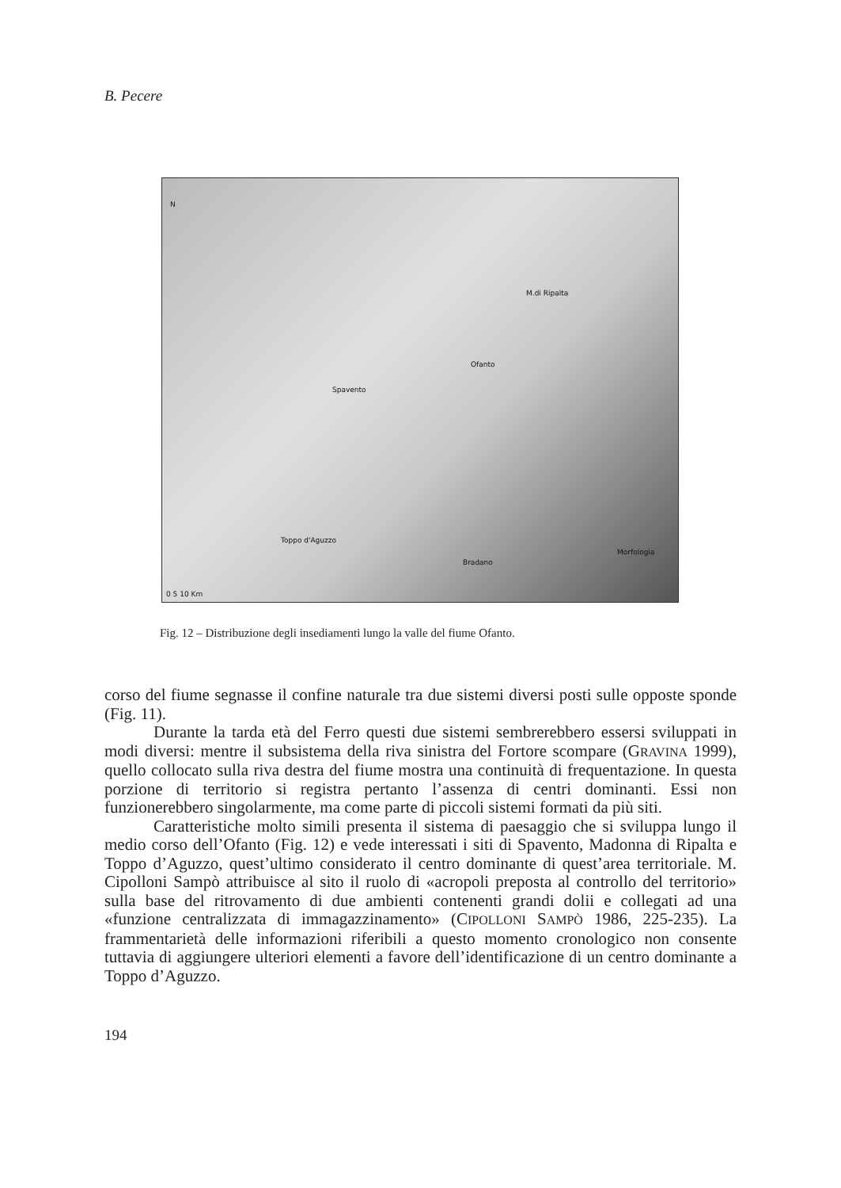B. Pecere
N
M.di Ripalta
Ofanto
Spavento
Toppo d'Aguzzo
Bradano
Morfologia
0 5 10 Km
Fig. 12 – Distribuzione degli insediamenti lungo la valle del fiume Ofanto.
corso del fiume segnasse il confine naturale tra due sistemi diversi posti sulle opposte sponde (Fig. 11).
Durante la tarda età del Ferro questi due sistemi sembrerebbero essersi sviluppati in modi diversi: mentre il subsistema della riva sinistra del Fortore scompare (GRAVINA 1999), quello collocato sulla riva destra del fiume mostra una continuità di frequentazione. In questa porzione di territorio si registra pertanto l’assenza di centri dominanti. Essi non funzionerebbero singolarmente, ma come parte di piccoli sistemi formati da più siti.
Caratteristiche molto simili presenta il sistema di paesaggio che si sviluppa lungo il medio corso dell’Ofanto (Fig. 12) e vede interessati i siti di Spavento, Madonna di Ripalta e Toppo d’Aguzzo, quest’ultimo considerato il centro dominante di quest’area territoriale. M. Cipolloni Sampò attribuisce al sito il ruolo di «acropoli preposta al controllo del territorio» sulla base del ritrovamento di due ambienti contenenti grandi dolii e collegati ad una «funzione centralizzata di immagazzinamento» (CIPOLLONI SAMPÒ 1986, 225-235). La frammentarietà delle informazioni riferibili a questo momento cronologico non consente tuttavia di aggiungere ulteriori elementi a favore dell’identificazione di un centro dominante a Toppo d’Aguzzo.
194